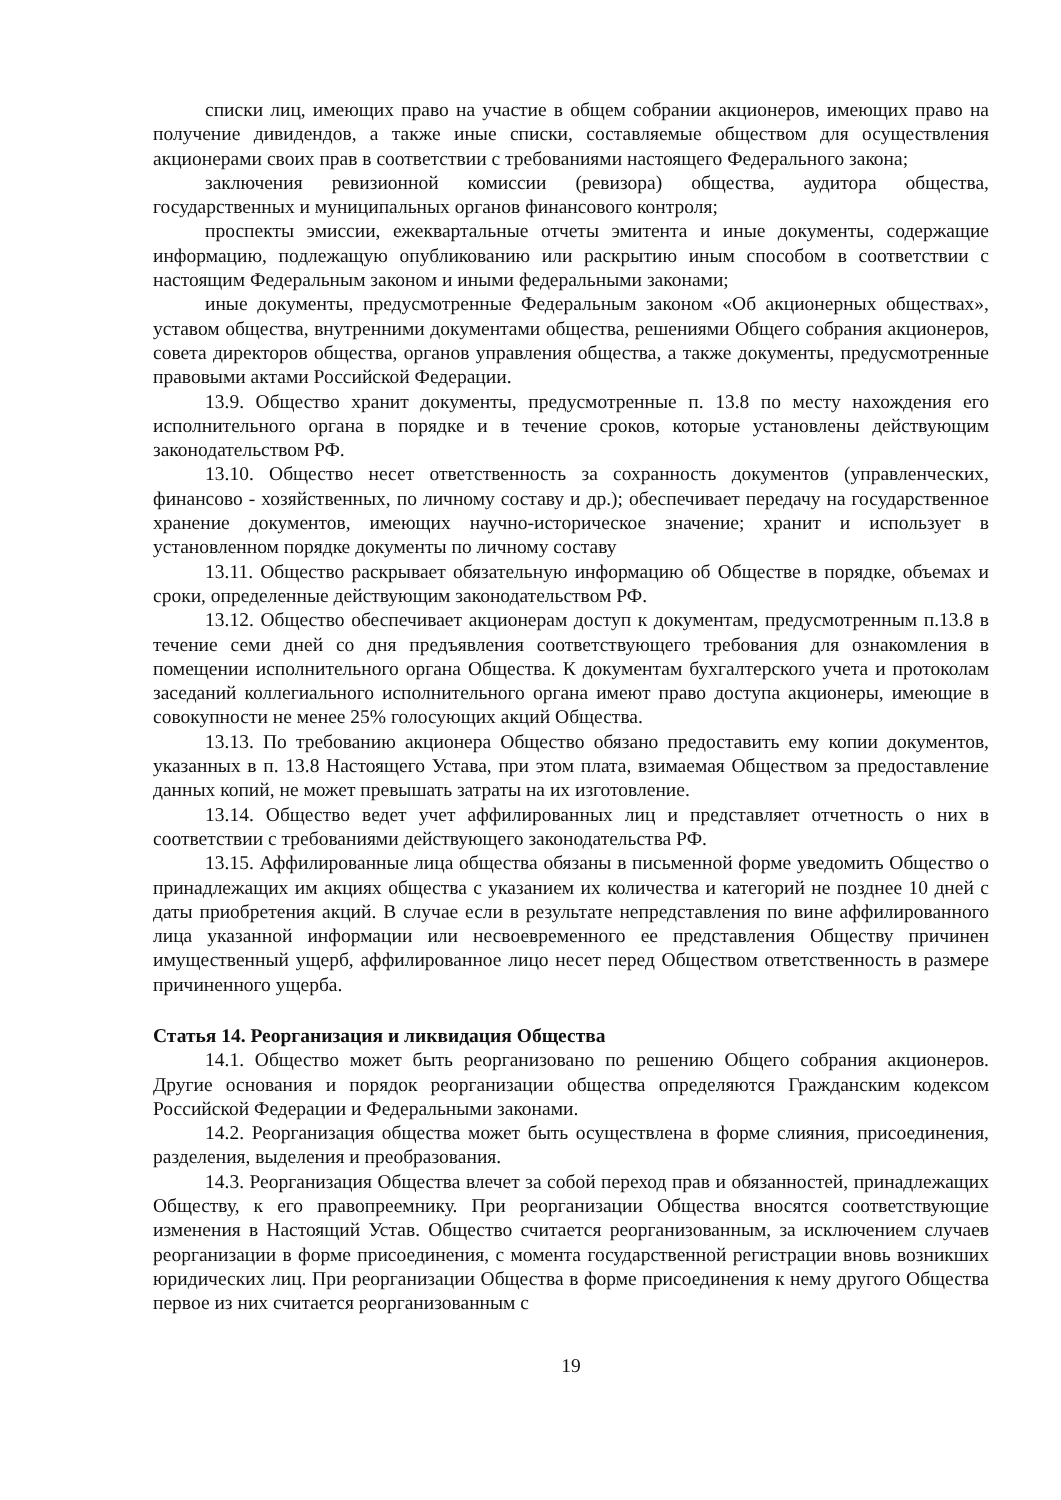списки лиц, имеющих право на участие в общем собрании акционеров, имеющих право на получение дивидендов, а также иные списки, составляемые обществом для осуществления акционерами своих прав в соответствии с требованиями настоящего Федерального закона;
заключения ревизионной комиссии (ревизора) общества, аудитора общества, государственных и муниципальных органов финансового контроля;
проспекты эмиссии, ежеквартальные отчеты эмитента и иные документы, содержащие информацию, подлежащую опубликованию или раскрытию иным способом в соответствии с настоящим Федеральным законом и иными федеральными законами;
иные документы, предусмотренные Федеральным законом «Об акционерных обществах», уставом общества, внутренними документами общества, решениями Общего собрания акционеров, совета директоров общества, органов управления общества, а также документы, предусмотренные правовыми актами Российской Федерации.
13.9. Общество хранит документы, предусмотренные п. 13.8 по месту нахождения его исполнительного органа в порядке и в течение сроков, которые установлены действующим законодательством РФ.
13.10. Общество несет ответственность за сохранность документов (управленческих, финансово - хозяйственных, по личному составу и др.); обеспечивает передачу на государственное хранение документов, имеющих научно-историческое значение; хранит и использует в установленном порядке документы по личному составу
13.11. Общество раскрывает обязательную информацию об Обществе в порядке, объемах и сроки, определенные действующим законодательством РФ.
13.12. Общество обеспечивает акционерам доступ к документам, предусмотренным п.13.8 в течение семи дней со дня предъявления соответствующего требования для ознакомления в помещении исполнительного органа Общества. К документам бухгалтерского учета и протоколам заседаний коллегиального исполнительного органа имеют право доступа акционеры, имеющие в совокупности не менее 25% голосующих акций Общества.
13.13. По требованию акционера Общество обязано предоставить ему копии документов, указанных в п. 13.8 Настоящего Устава, при этом плата, взимаемая Обществом за предоставление данных копий, не может превышать затраты на их изготовление.
13.14. Общество ведет учет аффилированных лиц и представляет отчетность о них в соответствии с требованиями действующего законодательства РФ.
13.15. Аффилированные лица общества обязаны в письменной форме уведомить Общество о принадлежащих им акциях общества с указанием их количества и категорий не позднее 10 дней с даты приобретения акций. В случае если в результате непредставления по вине аффилированного лица указанной информации или несвоевременного ее представления Обществу причинен имущественный ущерб, аффилированное лицо несет перед Обществом ответственность в размере причиненного ущерба.
Статья 14. Реорганизация и ликвидация Общества
14.1. Общество может быть реорганизовано по решению Общего собрания акционеров. Другие основания и порядок реорганизации общества определяются Гражданским кодексом Российской Федерации и Федеральными законами.
14.2. Реорганизация общества может быть осуществлена в форме слияния, присоединения, разделения, выделения и преобразования.
14.3. Реорганизация Общества влечет за собой переход прав и обязанностей, принадлежащих Обществу, к его правопреемнику. При реорганизации Общества вносятся соответствующие изменения в Настоящий Устав. Общество считается реорганизованным, за исключением случаев реорганизации в форме присоединения, с момента государственной регистрации вновь возникших юридических лиц. При реорганизации Общества в форме присоединения к нему другого Общества первое из них считается реорганизованным с
19